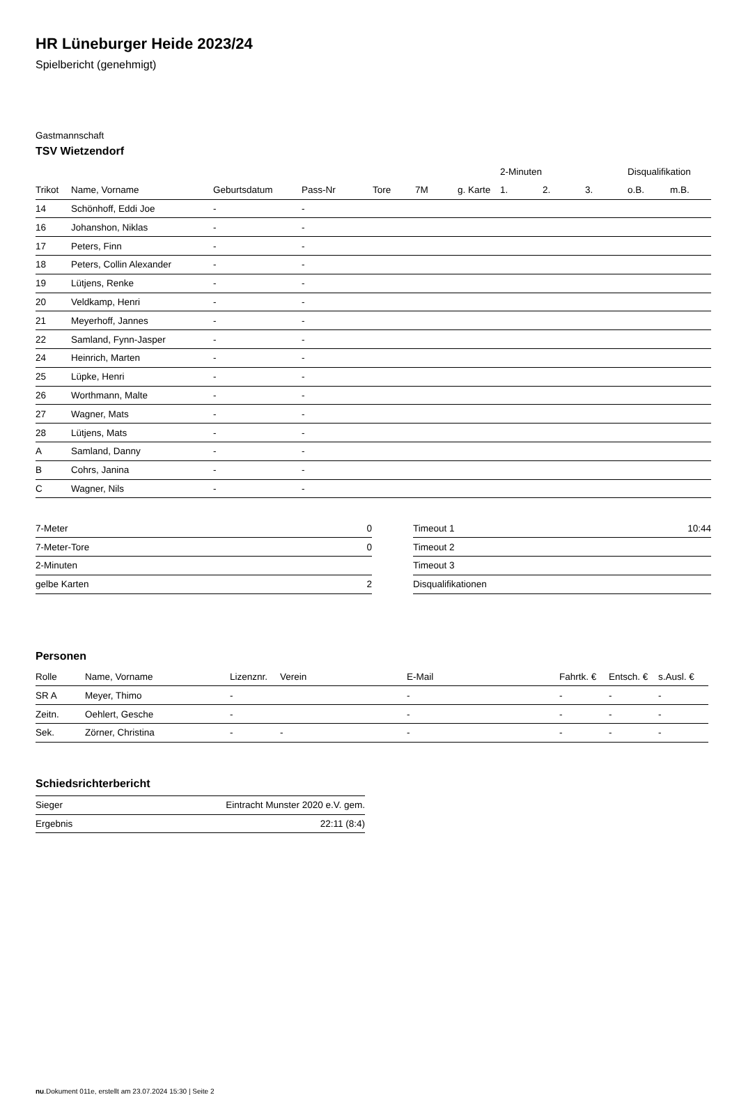HR Lüneburger Heide 2023/24
Spielbericht (genehmigt)
Gastmannschaft
TSV Wietzendorf
| | | | | | | | 2-Minuten | | | Disqualifikation | |
| --- | --- | --- | --- | --- | --- | --- | --- | --- | --- | --- | --- |
| Trikot | Name, Vorname | Geburtsdatum | Pass-Nr | Tore | 7M | g. Karte | 1. | 2. | 3. | o.B. | m.B. |
| 14 | Schönhoff, Eddi Joe | - | - | | | | | | | | |
| 16 | Johanshon, Niklas | - | - | | | | | | | | |
| 17 | Peters, Finn | - | - | | | | | | | | |
| 18 | Peters, Collin Alexander | - | - | | | | | | | | |
| 19 | Lütjens, Renke | - | - | | | | | | | | |
| 20 | Veldkamp, Henri | - | - | | | | | | | | |
| 21 | Meyerhoff, Jannes | - | - | | | | | | | | |
| 22 | Samland, Fynn-Jasper | - | - | | | | | | | | |
| 24 | Heinrich, Marten | - | - | | | | | | | | |
| 25 | Lüpke, Henri | - | - | | | | | | | | |
| 26 | Worthmann, Malte | - | - | | | | | | | | |
| 27 | Wagner, Mats | - | - | | | | | | | | |
| 28 | Lütjens, Mats | - | - | | | | | | | | |
| A | Samland, Danny | - | - | | | | | | | | |
| B | Cohrs, Janina | - | - | | | | | | | | |
| C | Wagner, Nils | - | - | | | | | | | | |
| 7-Meter | 0 |
| 7-Meter-Tore | 0 |
| 2-Minuten | |
| gelbe Karten | 2 |
| Timeout 1 | 10:44 |
| Timeout 2 | |
| Timeout 3 | |
| Disqualifikationen | |
Personen
| Rolle | Name, Vorname | Lizenznr. | Verein | E-Mail | Fahrtk. € | Entsch. € | s.Ausl. € |
| --- | --- | --- | --- | --- | --- | --- | --- |
| SR A | Meyer, Thimo | - | | - | - | - | - |
| Zeitn. | Oehlert, Gesche | - | | - | - | - | - |
| Sek. | Zörner, Christina | - | - | - | - | - | - |
Schiedsrichterbericht
| Sieger | Eintracht Munster 2020 e.V. gem. |
| Ergebnis | 22:11 (8:4) |
nu.Dokument 011e, erstellt am 23.07.2024 15:30 | Seite 2